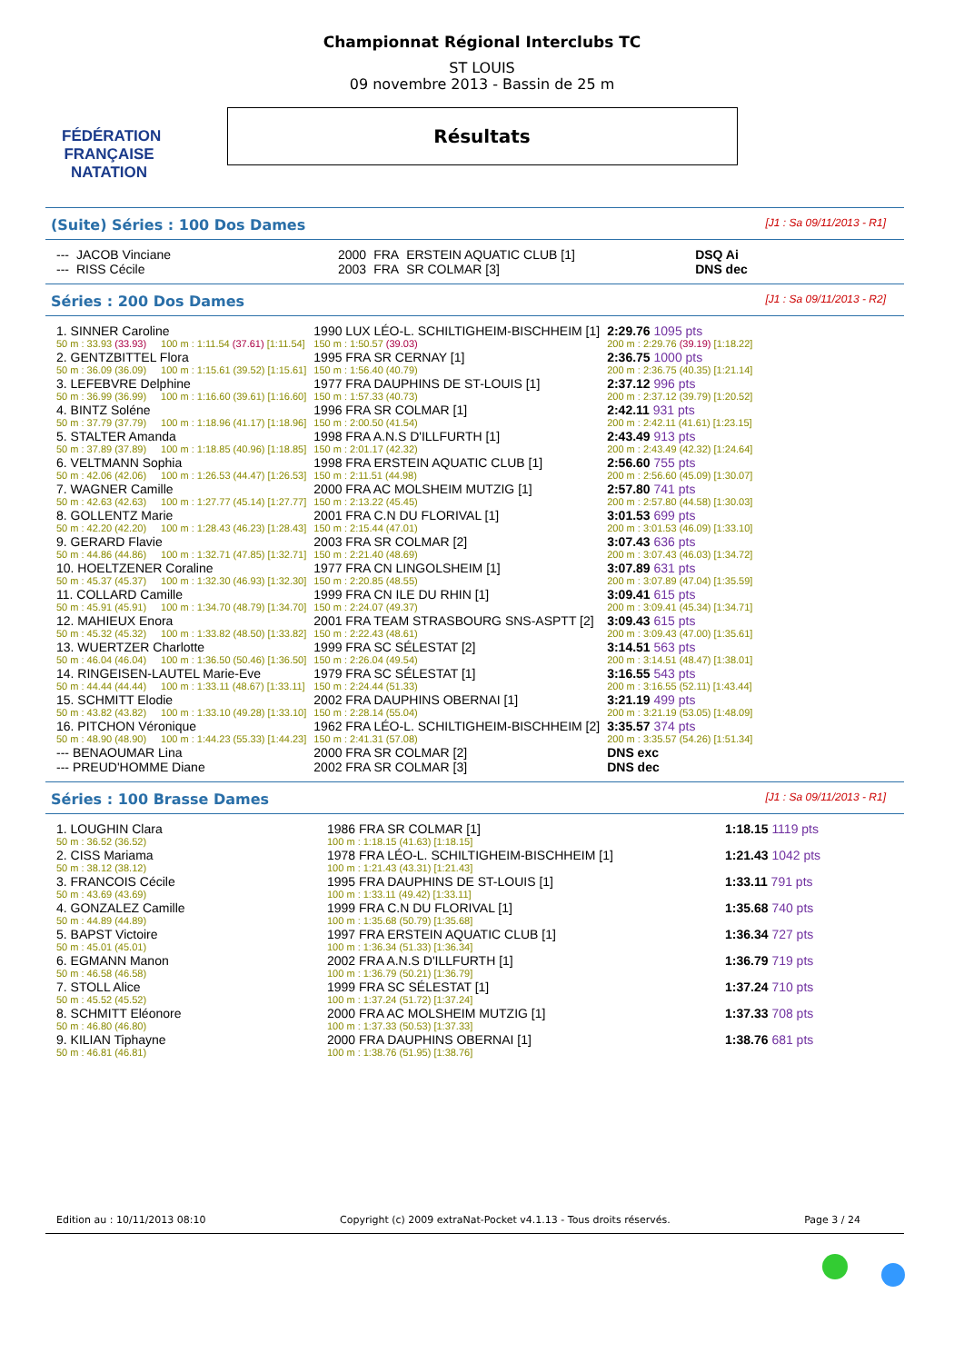FÉDÉRATION FRANÇAISE
NATATION
Championnat Régional Interclubs TC
ST LOUIS
09 novembre 2013 - Bassin de 25 m
Résultats
(Suite) Séries : 100 Dos Dames [J1 : Sa 09/11/2013 - R1]
| --- | JACOB Vinciane | 2000 | FRA | ERSTEIN AQUATIC CLUB [1] | DSQ Ai |
| --- | RISS Cécile | 2003 | FRA | SR COLMAR [3] | DNS dec |
Séries : 200 Dos Dames [J1 : Sa 09/11/2013 - R2]
| 1. SINNER Caroline | | | 1990 LUX LÉO-L. SCHILTIGHEIM-BISCHHEIM [1] | 2:29.76 1095 pts |
| 50 m : 33.93 (33.93) | | 100 m : 1:11.54 (37.61) [1:11.54] | 150 m : 1:50.57 (39.03) | 200 m : 2:29.76 (39.19) [1:18.22] |
| 2. GENTZBITTEL Flora | | | 1995 FRA SR CERNAY [1] | 2:36.75 1000 pts |
| 50 m : 36.09 (36.09) | | 100 m : 1:15.61 (39.52) [1:15.61] | 150 m : 1:56.40 (40.79) | 200 m : 2:36.75 (40.35) [1:21.14] |
| 3. LEFEBVRE Delphine | | | 1977 FRA DAUPHINS DE ST-LOUIS [1] | 2:37.12 996 pts |
| 50 m : 36.99 (36.99) | | 100 m : 1:16.60 (39.61) [1:16.60] | 150 m : 1:57.33 (40.73) | 200 m : 2:37.12 (39.79) [1:20.52] |
| 4. BINTZ Soléne | | | 1996 FRA SR COLMAR [1] | 2:42.11 931 pts |
| 50 m : 37.79 (37.79) | | 100 m : 1:18.96 (41.17) [1:18.96] | 150 m : 2:00.50 (41.54) | 200 m : 2:42.11 (41.61) [1:23.15] |
| 5. STALTER Amanda | | | 1998 FRA A.N.S D'ILLFURTH [1] | 2:43.49 913 pts |
| 50 m : 37.89 (37.89) | | 100 m : 1:18.85 (40.96) [1:18.85] | 150 m : 2:01.17 (42.32) | 200 m : 2:43.49 (42.32) [1:24.64] |
| 6. VELTMANN Sophia | | | 1998 FRA ERSTEIN AQUATIC CLUB [1] | 2:56.60 755 pts |
| 50 m : 42.06 (42.06) | | 100 m : 1:26.53 (44.47) [1:26.53] | 150 m : 2:11.51 (44.98) | 200 m : 2:56.60 (45.09) [1:30.07] |
| 7. WAGNER Camille | | | 2000 FRA AC MOLSHEIM MUTZIG [1] | 2:57.80 741 pts |
| 50 m : 42.63 (42.63) | | 100 m : 1:27.77 (45.14) [1:27.77] | 150 m : 2:13.22 (45.45) | 200 m : 2:57.80 (44.58) [1:30.03] |
| 8. GOLLENTZ Marie | | | 2001 FRA C.N DU FLORIVAL [1] | 3:01.53 699 pts |
| 50 m : 42.20 (42.20) | | 100 m : 1:28.43 (46.23) [1:28.43] | 150 m : 2:15.44 (47.01) | 200 m : 3:01.53 (46.09) [1:33.10] |
| 9. GERARD Flavie | | | 2003 FRA SR COLMAR [2] | 3:07.43 636 pts |
| 50 m : 44.86 (44.86) | | 100 m : 1:32.71 (47.85) [1:32.71] | 150 m : 2:21.40 (48.69) | 200 m : 3:07.43 (46.03) [1:34.72] |
| 10. HOELTZENER Coraline | | | 1977 FRA CN LINGOLSHEIM [1] | 3:07.89 631 pts |
| 50 m : 45.37 (45.37) | | 100 m : 1:32.30 (46.93) [1:32.30] | 150 m : 2:20.85 (48.55) | 200 m : 3:07.89 (47.04) [1:35.59] |
| 11. COLLARD Camille | | | 1999 FRA CN ILE DU RHIN [1] | 3:09.41 615 pts |
| 50 m : 45.91 (45.91) | | 100 m : 1:34.70 (48.79) [1:34.70] | 150 m : 2:24.07 (49.37) | 200 m : 3:09.41 (45.34) [1:34.71] |
| 12. MAHIEUX Enora | | | 2001 FRA TEAM STRASBOURG SNS-ASPTT [2] | 3:09.43 615 pts |
| 50 m : 45.32 (45.32) | | 100 m : 1:33.82 (48.50) [1:33.82] | 150 m : 2:22.43 (48.61) | 200 m : 3:09.43 (47.00) [1:35.61] |
| 13. WUERTZER Charlotte | | | 1999 FRA SC SÉLESTAT [2] | 3:14.51 563 pts |
| 50 m : 46.04 (46.04) | | 100 m : 1:36.50 (50.46) [1:36.50] | 150 m : 2:26.04 (49.54) | 200 m : 3:14.51 (48.47) [1:38.01] |
| 14. RINGEISEN-LAUTEL Marie-Eve | | | 1979 FRA SC SÉLESTAT [1] | 3:16.55 543 pts |
| 50 m : 44.44 (44.44) | | 100 m : 1:33.11 (48.67) [1:33.11] | 150 m : 2:24.44 (51.33) | 200 m : 3:16.55 (52.11) [1:43.44] |
| 15. SCHMITT Elodie | | | 2002 FRA DAUPHINS OBERNAI [1] | 3:21.19 499 pts |
| 50 m : 43.82 (43.82) | | 100 m : 1:33.10 (49.28) [1:33.10] | 150 m : 2:28.14 (55.04) | 200 m : 3:21.19 (53.05) [1:48.09] |
| 16. PITCHON Véronique | | | 1962 FRA LÉO-L. SCHILTIGHEIM-BISCHHEIM [2] | 3:35.57 374 pts |
| 50 m : 48.90 (48.90) | | 100 m : 1:44.23 (55.33) [1:44.23] | 150 m : 2:41.31 (57.08) | 200 m : 3:35.57 (54.26) [1:51.34] |
| --- BENAOUMAR Lina | | | 2000 FRA SR COLMAR [2] | DNS exc |
| --- PREUD'HOMME Diane | | | 2002 FRA SR COLMAR [3] | DNS dec |
Séries : 100 Brasse Dames [J1 : Sa 09/11/2013 - R1]
| 1. LOUGHIN Clara | | 1986 FRA SR COLMAR [1] | 1:18.15 1119 pts |
| 50 m : 36.52 (36.52) | | 100 m : 1:18.15 (41.63) [1:18.15] | |
| 2. CISS Mariama | | 1978 FRA LÉO-L. SCHILTIGHEIM-BISCHHEIM [1] | 1:21.43 1042 pts |
| 50 m : 38.12 (38.12) | | 100 m : 1:21.43 (43.31) [1:21.43] | |
| 3. FRANCOIS Cécile | | 1995 FRA DAUPHINS DE ST-LOUIS [1] | 1:33.11 791 pts |
| 50 m : 43.69 (43.69) | | 100 m : 1:33.11 (49.42) [1:33.11] | |
| 4. GONZALEZ Camille | | 1999 FRA C.N DU FLORIVAL [1] | 1:35.68 740 pts |
| 50 m : 44.89 (44.89) | | 100 m : 1:35.68 (50.79) [1:35.68] | |
| 5. BAPST Victoire | | 1997 FRA ERSTEIN AQUATIC CLUB [1] | 1:36.34 727 pts |
| 50 m : 45.01 (45.01) | | 100 m : 1:36.34 (51.33) [1:36.34] | |
| 6. EGMANN Manon | | 2002 FRA A.N.S D'ILLFURTH [1] | 1:36.79 719 pts |
| 50 m : 46.58 (46.58) | | 100 m : 1:36.79 (50.21) [1:36.79] | |
| 7. STOLL Alice | | 1999 FRA SC SÉLESTAT [1] | 1:37.24 710 pts |
| 50 m : 45.52 (45.52) | | 100 m : 1:37.24 (51.72) [1:37.24] | |
| 8. SCHMITT Eléonore | | 2000 FRA AC MOLSHEIM MUTZIG [1] | 1:37.33 708 pts |
| 50 m : 46.80 (46.80) | | 100 m : 1:37.33 (50.53) [1:37.33] | |
| 9. KILIAN Tiphayne | | 2000 FRA DAUPHINS OBERNAI [1] | 1:38.76 681 pts |
| 50 m : 46.81 (46.81) | | 100 m : 1:38.76 (51.95) [1:38.76] | |
Edition au : 10/11/2013 08:10 Copyright (c) 2009 extraNat-Pocket v4.1.13 - Tous droits réservés. Page 3 / 24